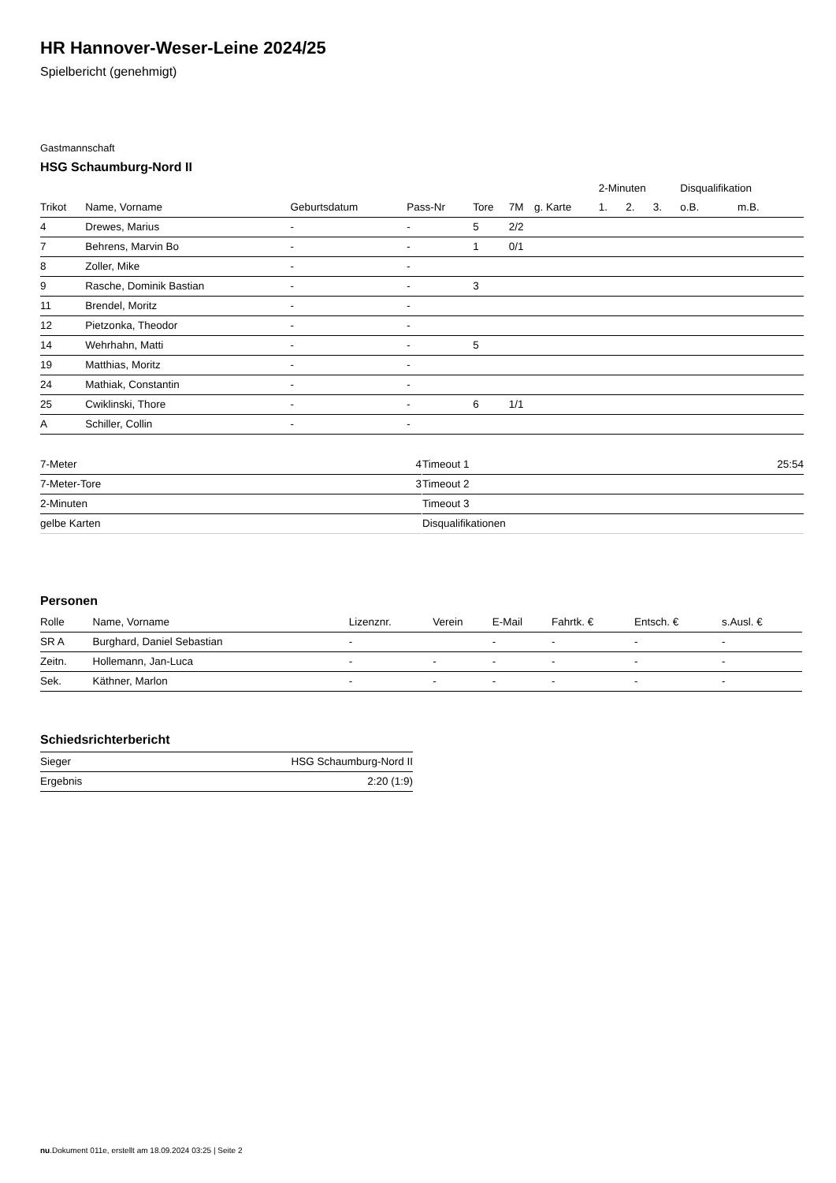HR Hannover-Weser-Leine 2024/25
Spielbericht (genehmigt)
Gastmannschaft
HSG Schaumburg-Nord II
| | | | | | | | 2-Minuten | | | Disqualifikation | |
| --- | --- | --- | --- | --- | --- | --- | --- | --- | --- | --- | --- |
| Trikot | Name, Vorname | Geburtsdatum | Pass-Nr | Tore | 7M | g. Karte | 1. | 2. | 3. | o.B. | m.B. |
| 4 | Drewes, Marius | - | - | 5 | 2/2 | | | | | | |
| 7 | Behrens, Marvin Bo | - | - | 1 | 0/1 | | | | | | |
| 8 | Zoller, Mike | - | - | | | | | | | | |
| 9 | Rasche, Dominik Bastian | - | - | 3 | | | | | | | |
| 11 | Brendel, Moritz | - | - | | | | | | | | |
| 12 | Pietzonka, Theodor | - | - | | | | | | | | |
| 14 | Wehrhahn, Matti | - | - | 5 | | | | | | | |
| 19 | Matthias, Moritz | - | - | | | | | | | | |
| 24 | Mathiak, Constantin | - | - | | | | | | | | |
| 25 | Cwiklinski, Thore | - | - | 6 | 1/1 | | | | | | |
| A | Schiller, Collin | - | - | | | | | | | | |
| 7-Meter | 4 |
| 7-Meter-Tore | 3 |
| 2-Minuten | |
| gelbe Karten | |
| Timeout 1 | 25:54 |
| Timeout 2 | |
| Timeout 3 | |
| Disqualifikationen | |
Personen
| Rolle | Name, Vorname | Lizenznr. | Verein | E-Mail | Fahrtk. € | Entsch. € | s.Ausl. € |
| --- | --- | --- | --- | --- | --- | --- | --- |
| SR A | Burghard, Daniel Sebastian | - | | - | - | - | - |
| Zeitn. | Hollemann, Jan-Luca | - | - | - | - | - | - |
| Sek. | Käthner, Marlon | - | - | - | - | - | - |
Schiedsrichterbericht
| Sieger | HSG Schaumburg-Nord II |
| Ergebnis | 2:20 (1:9) |
nu.Dokument 011e, erstellt am 18.09.2024 03:25 | Seite 2